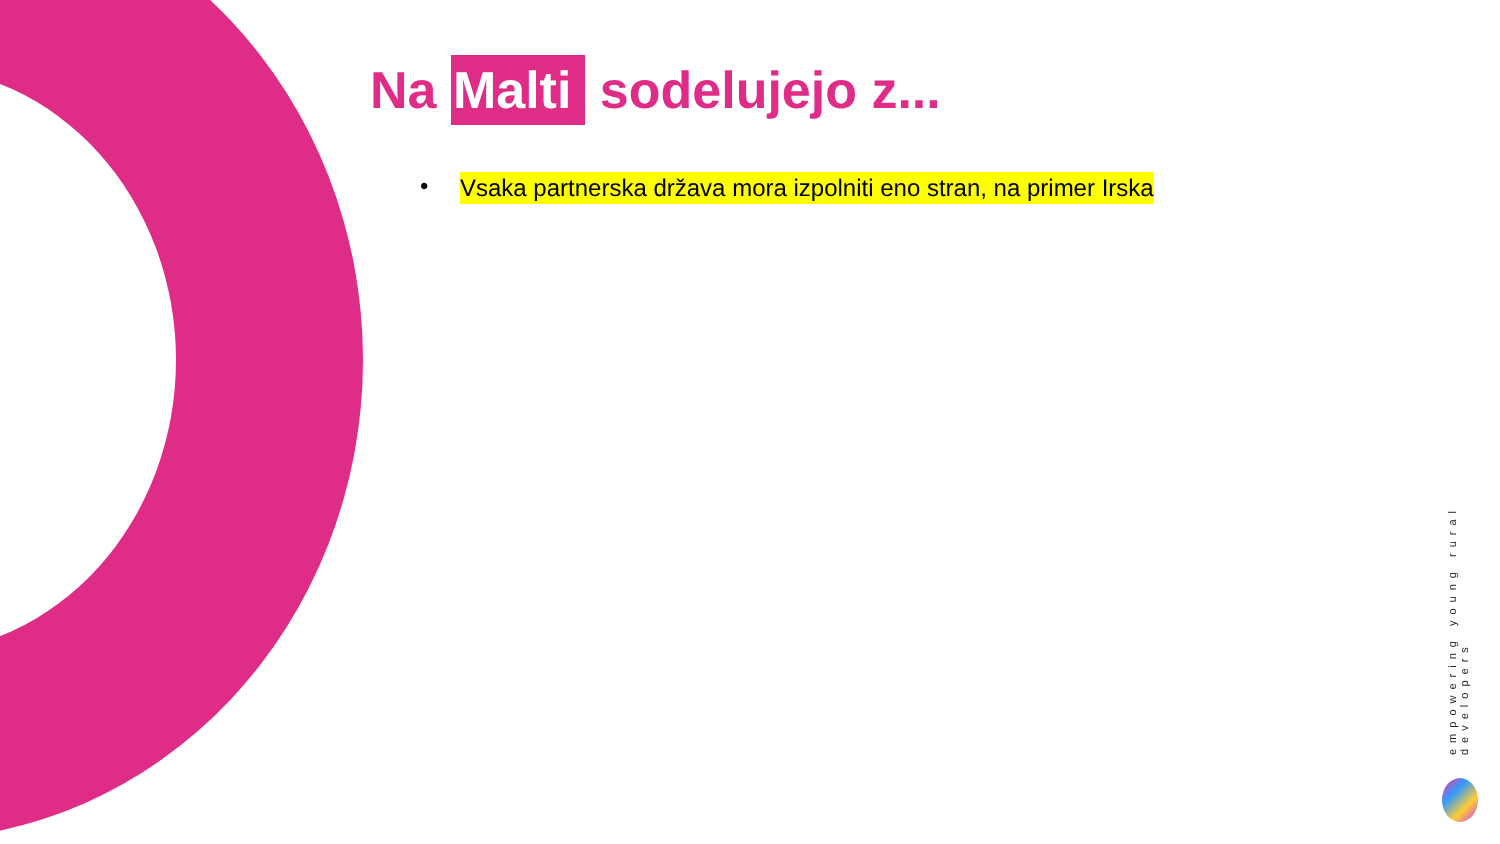Na Malti sodelujejo z...
• Vsaka partnerska država mora izpolniti eno stran, na primer Irska
empowering young rural developers